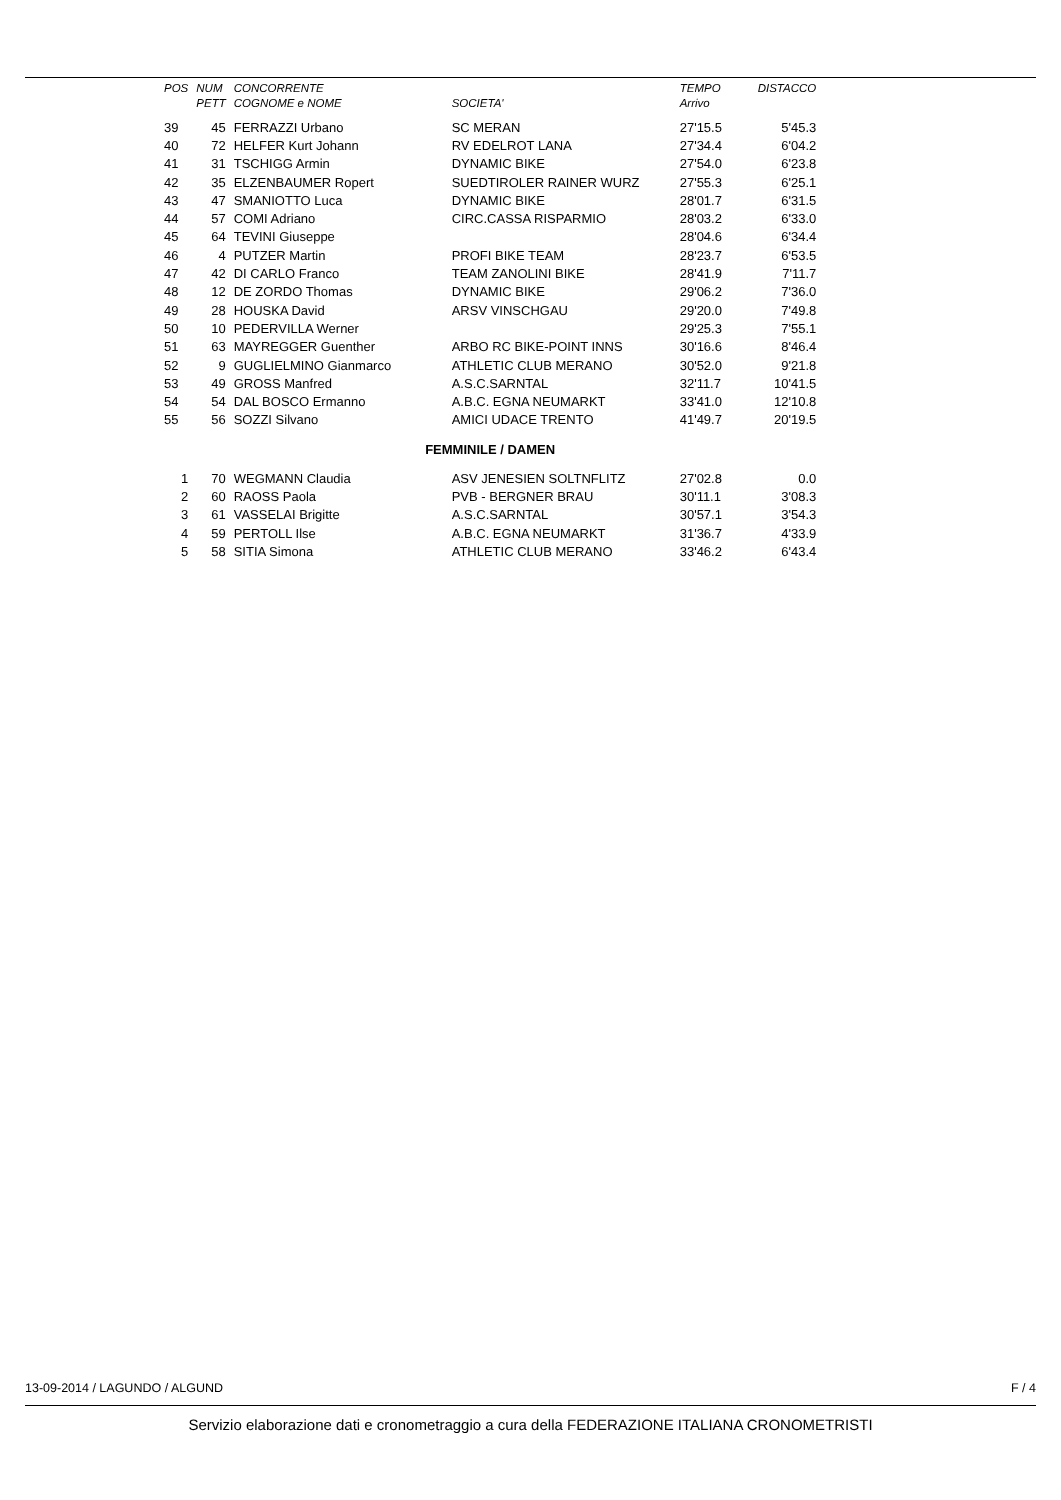| POS | NUM | CONCORRENTE | | TEMPO | DISTACCO |
| --- | --- | --- | --- | --- | --- |
| | PETT | COGNOME e NOME | SOCIETA' | Arrivo | |
| 39 | 45 | FERRAZZI Urbano | SC MERAN | 27'15.5 | 5'45.3 |
| 40 | 72 | HELFER Kurt Johann | RV EDELROT LANA | 27'34.4 | 6'04.2 |
| 41 | 31 | TSCHIGG Armin | DYNAMIC BIKE | 27'54.0 | 6'23.8 |
| 42 | 35 | ELZENBAUMER Ropert | SUEDTIROLER RAINER WURZ | 27'55.3 | 6'25.1 |
| 43 | 47 | SMANIOTTO Luca | DYNAMIC BIKE | 28'01.7 | 6'31.5 |
| 44 | 57 | COMI Adriano | CIRC.CASSA RISPARMIO | 28'03.2 | 6'33.0 |
| 45 | 64 | TEVINI Giuseppe | | 28'04.6 | 6'34.4 |
| 46 | 4 | PUTZER Martin | PROFI BIKE TEAM | 28'23.7 | 6'53.5 |
| 47 | 42 | DI CARLO Franco | TEAM ZANOLINI BIKE | 28'41.9 | 7'11.7 |
| 48 | 12 | DE ZORDO Thomas | DYNAMIC BIKE | 29'06.2 | 7'36.0 |
| 49 | 28 | HOUSKA David | ARSV VINSCHGAU | 29'20.0 | 7'49.8 |
| 50 | 10 | PEDERVILLA Werner | | 29'25.3 | 7'55.1 |
| 51 | 63 | MAYREGGER Guenther | ARBO RC BIKE-POINT INNS | 30'16.6 | 8'46.4 |
| 52 | 9 | GUGLIELMINO Gianmarco | ATHLETIC CLUB MERANO | 30'52.0 | 9'21.8 |
| 53 | 49 | GROSS Manfred | A.S.C.SARNTAL | 32'11.7 | 10'41.5 |
| 54 | 54 | DAL BOSCO Ermanno | A.B.C. EGNA NEUMARKT | 33'41.0 | 12'10.8 |
| 55 | 56 | SOZZI Silvano | AMICI UDACE TRENTO | 41'49.7 | 20'19.5 |
| FEMMINILE / DAMEN | | | | | |
| 1 | 70 | WEGMANN Claudia | ASV JENESIEN SOLTNFLITZ | 27'02.8 | 0.0 |
| 2 | 60 | RAOSS Paola | PVB - BERGNER BRAU | 30'11.1 | 3'08.3 |
| 3 | 61 | VASSELAI Brigitte | A.S.C.SARNTAL | 30'57.1 | 3'54.3 |
| 4 | 59 | PERTOLL Ilse | A.B.C. EGNA NEUMARKT | 31'36.7 | 4'33.9 |
| 5 | 58 | SITIA Simona | ATHLETIC CLUB MERANO | 33'46.2 | 6'43.4 |
13-09-2014 / LAGUNDO / ALGUND F / 4
Servizio elaborazione dati e cronometraggio a cura della FEDERAZIONE ITALIANA CRONOMETRISTI